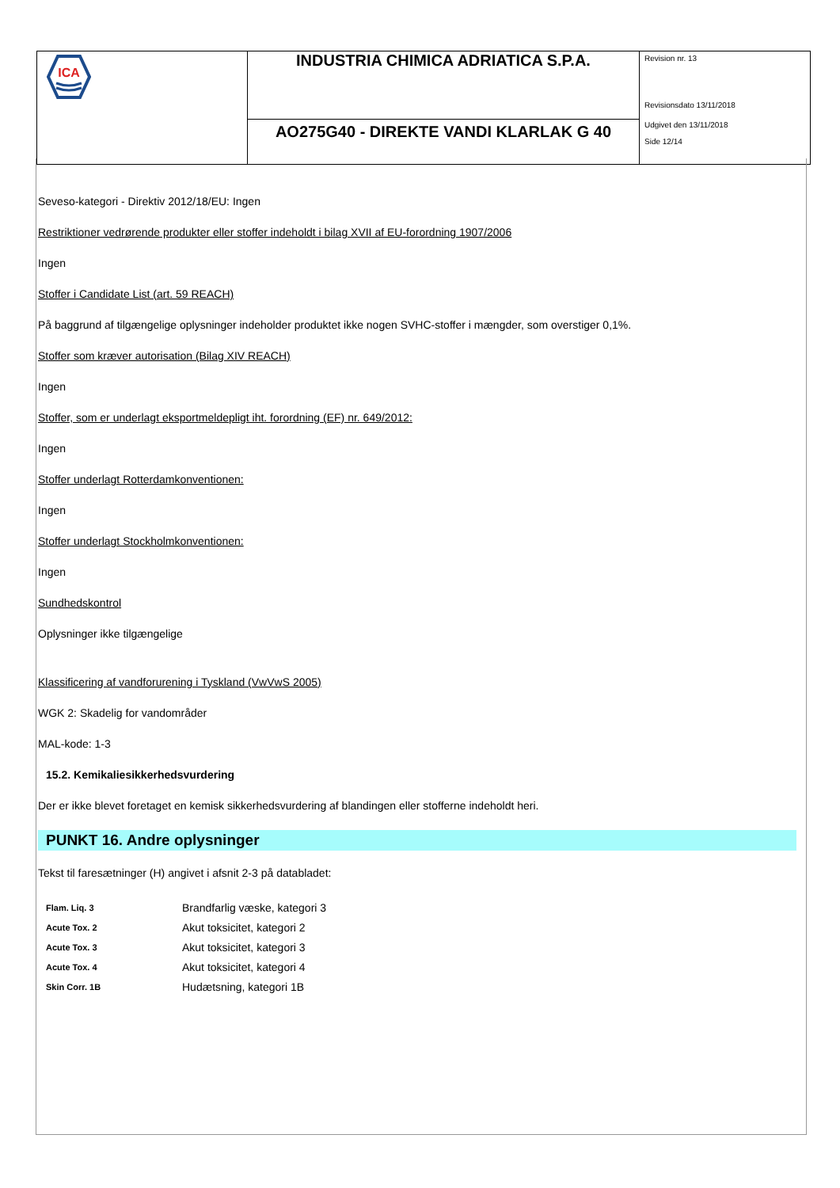| ICA | INDUSTRIA CHIMICA ADRIATICA S.P.A. | Revision nr. 13 Revisionsdato 13/11/2018 Udgivet den 13/11/2018 Side 12/14 |
| | AO275G40 - DIREKTE VANDI KLARLAK G 40 | |
Seveso-kategori - Direktiv 2012/18/EU: Ingen
Restriktioner vedrørende produkter eller stoffer indeholdt i bilag XVII af EU-forordning 1907/2006
Ingen
Stoffer i Candidate List (art. 59 REACH)
På baggrund af tilgængelige oplysninger indeholder produktet ikke nogen SVHC-stoffer i mængder, som overstiger 0,1%.
Stoffer som kræver autorisation (Bilag XIV REACH)
Ingen
Stoffer, som er underlagt eksportmeldepligt iht. forordning (EF) nr. 649/2012:
Ingen
Stoffer underlagt Rotterdamkonventionen:
Ingen
Stoffer underlagt Stockholmkonventionen:
Ingen
Sundhedskontrol
Oplysninger ikke tilgængelige
Klassificering af vandforurening i Tyskland (VwVwS 2005)
WGK 2: Skadelig for vandområder
MAL-kode: 1-3
15.2. Kemikaliesikkerhedsvurdering
Der er ikke blevet foretaget en kemisk sikkerhedsvurdering af blandingen eller stofferne indeholdt heri.
PUNKT 16. Andre oplysninger
Tekst til faresætninger (H) angivet i afsnit 2-3 på databladet:
| Flam. Liq. 3 | Brandfarlig væske, kategori 3 |
| Acute Tox. 2 | Akut toksicitet, kategori 2 |
| Acute Tox. 3 | Akut toksicitet, kategori 3 |
| Acute Tox. 4 | Akut toksicitet, kategori 4 |
| Skin Corr. 1B | Hudætsning, kategori 1B |